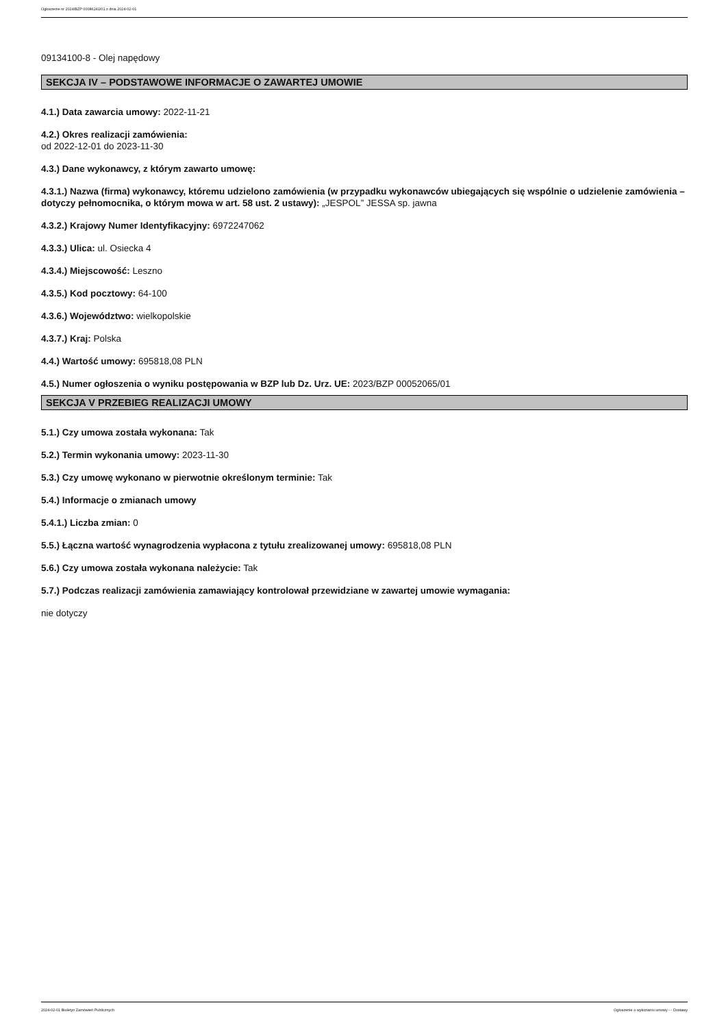Ogłoszenie nr 2024/BZP 00086241/01 z dnia 2024-02-01
09134100-8 - Olej napędowy
SEKCJA IV – PODSTAWOWE INFORMACJE O ZAWARTEJ UMOWIE
4.1.) Data zawarcia umowy: 2022-11-21
4.2.) Okres realizacji zamówienia:
od 2022-12-01 do 2023-11-30
4.3.) Dane wykonawcy, z którym zawarto umowę:
4.3.1.) Nazwa (firma) wykonawcy, któremu udzielono zamówienia (w przypadku wykonawców ubiegających się wspólnie o udzielenie zamówienia – dotyczy pełnomocnika, o którym mowa w art. 58 ust. 2 ustawy): „JESPOL” JESSA sp. jawna
4.3.2.) Krajowy Numer Identyfikacyjny: 6972247062
4.3.3.) Ulica: ul. Osiecka 4
4.3.4.) Miejscowość: Leszno
4.3.5.) Kod pocztowy: 64-100
4.3.6.) Województwo: wielkopolskie
4.3.7.) Kraj: Polska
4.4.) Wartość umowy: 695818,08 PLN
4.5.) Numer ogłoszenia o wyniku postępowania w BZP lub Dz. Urz. UE: 2023/BZP 00052065/01
SEKCJA V PRZEBIEG REALIZACJI UMOWY
5.1.) Czy umowa została wykonana: Tak
5.2.) Termin wykonania umowy: 2023-11-30
5.3.) Czy umowę wykonano w pierwotnie określonym terminie: Tak
5.4.) Informacje o zmianach umowy
5.4.1.) Liczba zmian: 0
5.5.) Łączna wartość wynagrodzenia wypłacona z tytułu zrealizowanej umowy: 695818,08 PLN
5.6.) Czy umowa została wykonana należycie: Tak
5.7.) Podczas realizacji zamówienia zamawiający kontrolował przewidziane w zawartej umowie wymagania:
nie dotyczy
2024-02-01 Biuletyn Zamówień Publicznych Ogłoszenie o wykonaniu umowy - - Dostawy